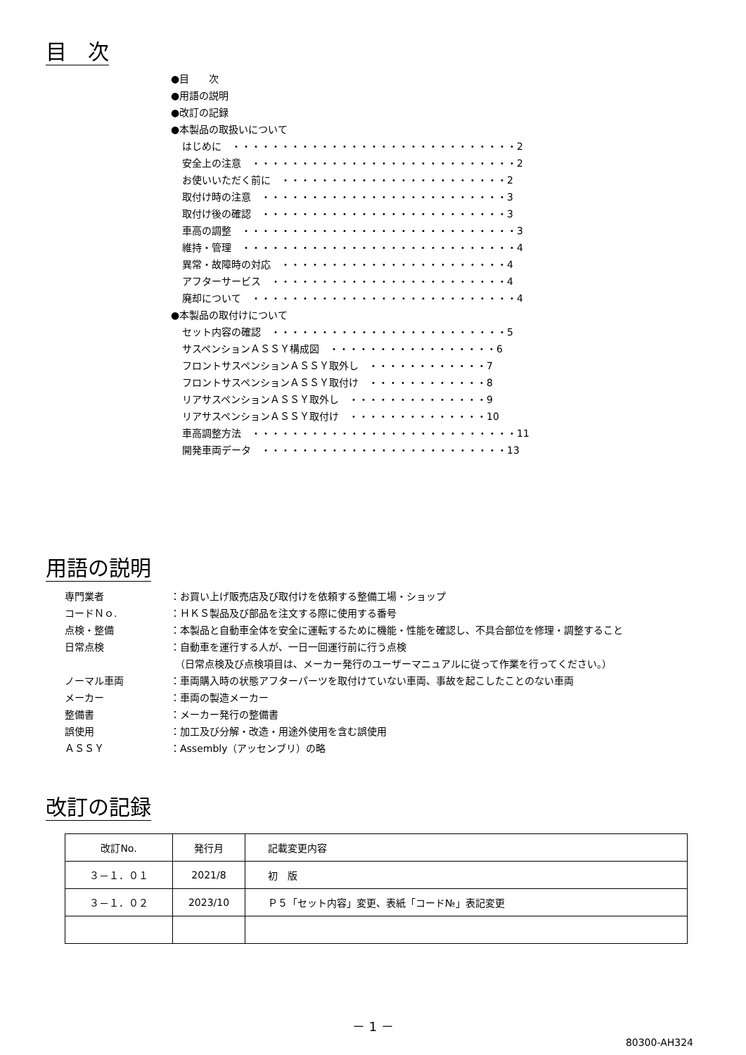目　次
●目　　次
●用語の説明
●改訂の記録
●本製品の取扱いについて
はじめに　・・・・・・・・・・・・・・・・・・・・・・・・・・・・・2
安全上の注意　・・・・・・・・・・・・・・・・・・・・・・・・・・・2
お使いいただく前に　・・・・・・・・・・・・・・・・・・・・・・・2
取付け時の注意　・・・・・・・・・・・・・・・・・・・・・・・・・3
取付け後の確認　・・・・・・・・・・・・・・・・・・・・・・・・・3
車高の調整　・・・・・・・・・・・・・・・・・・・・・・・・・・・・3
維持・管理　・・・・・・・・・・・・・・・・・・・・・・・・・・・・4
異常・故障時の対応　・・・・・・・・・・・・・・・・・・・・・・・4
アフターサービス　・・・・・・・・・・・・・・・・・・・・・・・・4
廃却について　・・・・・・・・・・・・・・・・・・・・・・・・・・・4
●本製品の取付けについて
セット内容の確認　・・・・・・・・・・・・・・・・・・・・・・・・5
サスペンションＡＳＳＹ構成図　・・・・・・・・・・・・・・・・・6
フロントサスペンションＡＳＳＹ取外し　・・・・・・・・・・・・7
フロントサスペンションＡＳＳＹ取付け　・・・・・・・・・・・・8
リアサスペンションＡＳＳＹ取外し　・・・・・・・・・・・・・・9
リアサスペンションＡＳＳＹ取付け　・・・・・・・・・・・・・・10
車高調整方法　・・・・・・・・・・・・・・・・・・・・・・・・・・・11
開発車両データ　・・・・・・・・・・・・・・・・・・・・・・・・・13
用語の説明
| 専門業者 | ：お買い上げ販売店及び取付けを依頼する整備工場・ショップ |
| コードＮｏ. | ：ＨＫＳ製品及び部品を注文する際に使用する番号 |
| 点検・整備 | ：本製品と自動車全体を安全に運転するために機能・性能を確認し、不具合部位を修理・調整すること |
| 日常点検 | ：自動車を運行する人が、一日一回運行前に行う点検 （日常点検及び点検項目は、メーカー発行のユーザーマニュアルに従って作業を行ってください。） |
| ノーマル車両 | ：車両購入時の状態アフターパーツを取付けていない車両、事故を起こしたことのない車両 |
| メーカー | ：車両の製造メーカー |
| 整備書 | ：メーカー発行の整備書 |
| 誤使用 | ：加工及び分解・改造・用途外使用を含む誤使用 |
| ＡＳＳＹ | ：Assembly（アッセンブリ）の略 |
改訂の記録
| 改訂No. | 発行月 | 記載変更内容 |
| ３－１．０１ | 2021/8 | 初 版 |
| ３－１．０２ | 2023/10 | Ｐ５「セット内容」変更、表紙「コード№」表記変更 |
－ 1 －
80300-AH324